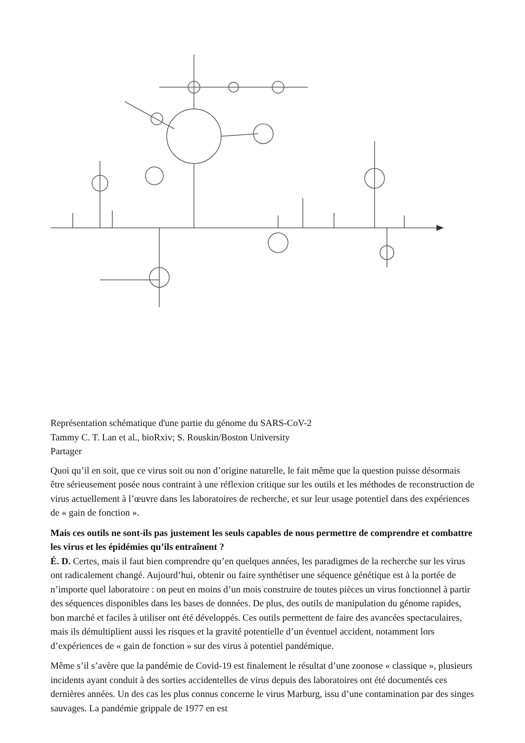Représentation schématique d'une partie du génome du SARS-CoV-2
Tammy C. T. Lan et al., bioRxiv; S. Rouskin/Boston University
Partager
Quoi qu’il en soit, que ce virus soit ou non d’origine naturelle, le fait même que la question puisse désormais être sérieusement posée nous contraint à une réflexion critique sur les outils et les méthodes de reconstruction de virus actuellement à l’œuvre dans les laboratoires de recherche, et sur leur usage potentiel dans des expériences de « gain de fonction ».
Mais ces outils ne sont-ils pas justement les seuls capables de nous permettre de comprendre et combattre les virus et les épidémies qu’ils entraînent ?
É. D. Certes, mais il faut bien comprendre qu’en quelques années, les paradigmes de la recherche sur les virus ont radicalement changé. Aujourd’hui, obtenir ou faire synthétiser une séquence génétique est à la portée de n’importe quel laboratoire : on peut en moins d’un mois construire de toutes pièces un virus fonctionnel à partir des séquences disponibles dans les bases de données. De plus, des outils de manipulation du génome rapides, bon marché et faciles à utiliser ont été développés. Ces outils permettent de faire des avancées spectaculaires, mais ils démultiplient aussi les risques et la gravité potentielle d’un éventuel accident, notamment lors d’expériences de « gain de fonction » sur des virus à potentiel pandémique.
Même s’il s’avère que la pandémie de Covid-19 est finalement le résultat d’une zoonose « classique », plusieurs incidents ayant conduit à des sorties accidentelles de virus depuis des laboratoires ont été documentés ces dernières années. Un des cas les plus connus concerne le virus Marburg, issu d’une contamination par des singes sauvages. La pandémie grippale de 1977 en est